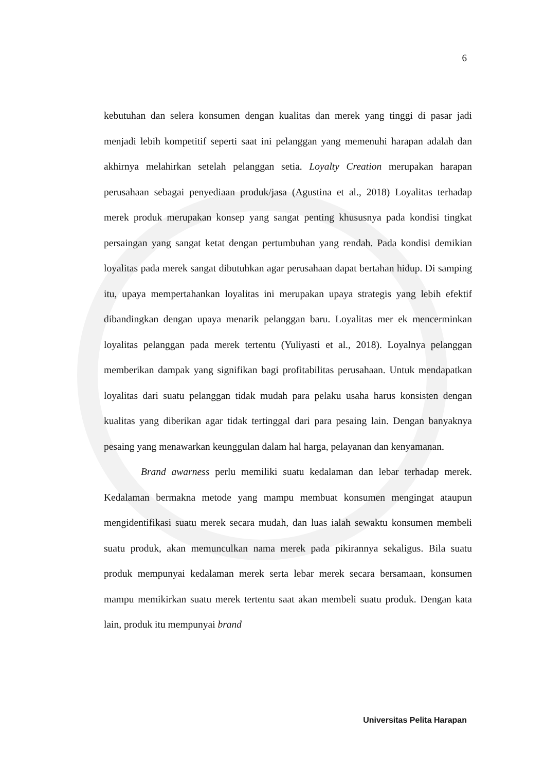6
kebutuhan dan selera konsumen dengan kualitas dan merek yang tinggi di pasar jadi menjadi lebih kompetitif seperti saat ini pelanggan yang memenuhi harapan adalah dan akhirnya melahirkan setelah pelanggan setia. Loyalty Creation merupakan harapan perusahaan sebagai penyediaan produk/jasa (Agustina et al., 2018) Loyalitas terhadap merek produk merupakan konsep yang sangat penting khususnya pada kondisi tingkat persaingan yang sangat ketat dengan pertumbuhan yang rendah. Pada kondisi demikian loyalitas pada merek sangat dibutuhkan agar perusahaan dapat bertahan hidup. Di samping itu, upaya mempertahankan loyalitas ini merupakan upaya strategis yang lebih efektif dibandingkan dengan upaya menarik pelanggan baru. Loyalitas mer ek mencerminkan loyalitas pelanggan pada merek tertentu (Yuliyasti et al., 2018). Loyalnya pelanggan memberikan dampak yang signifikan bagi profitabilitas perusahaan. Untuk mendapatkan loyalitas dari suatu pelanggan tidak mudah para pelaku usaha harus konsisten dengan kualitas yang diberikan agar tidak tertinggal dari para pesaing lain. Dengan banyaknya pesaing yang menawarkan keunggulan dalam hal harga, pelayanan dan kenyamanan.
Brand awarness perlu memiliki suatu kedalaman dan lebar terhadap merek. Kedalaman bermakna metode yang mampu membuat konsumen mengingat ataupun mengidentifikasi suatu merek secara mudah, dan luas ialah sewaktu konsumen membeli suatu produk, akan memunculkan nama merek pada pikirannya sekaligus. Bila suatu produk mempunyai kedalaman merek serta lebar merek secara bersamaan, konsumen mampu memikirkan suatu merek tertentu saat akan membeli suatu produk. Dengan kata lain, produk itu mempunyai brand
Universitas Pelita Harapan